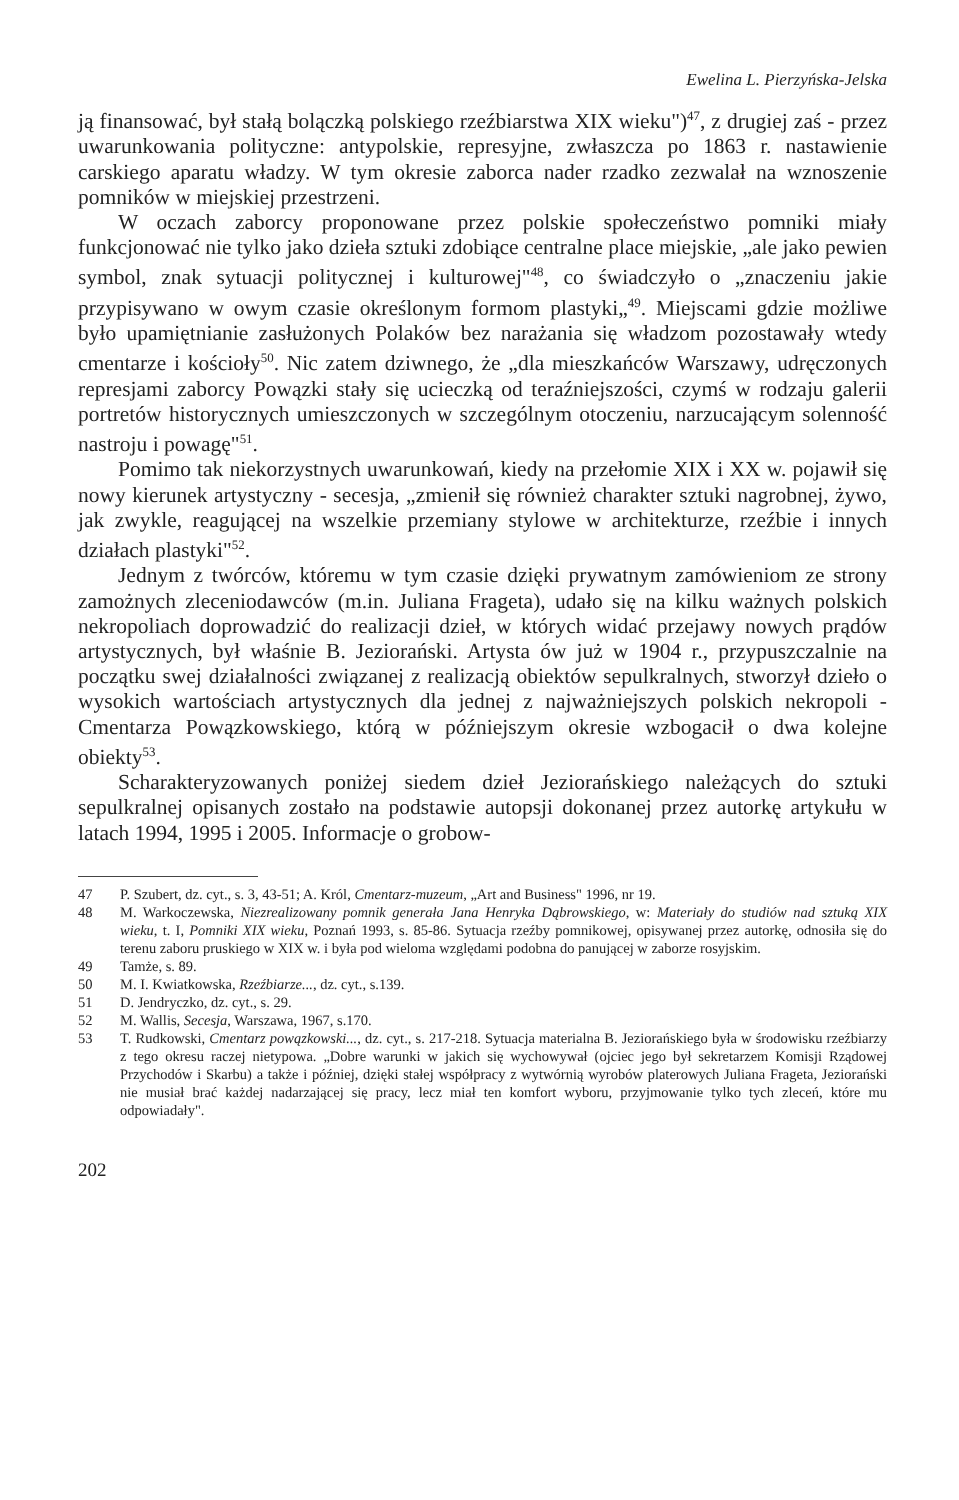Ewelina L. Pierzyńska-Jelska
ją finansować, był stałą bolączką polskiego rzeźbiarstwa XIX wieku")<sup>47</sup>, z drugiej zaś - przez uwarunkowania polityczne: antypolskie, represyjne, zwłaszcza po 1863 r. nastawienie carskiego aparatu władzy. W tym okresie zaborca nader rzadko zezwalał na wznoszenie pomników w miejskiej przestrzeni.
W oczach zaborcy proponowane przez polskie społeczeństwo pomniki miały funkcjonować nie tylko jako dzieła sztuki zdobiące centralne place miejskie, „ale jako pewien symbol, znak sytuacji politycznej i kulturowej"<sup>48</sup>, co świadczyło o „znaczeniu jakie przypisywano w owym czasie określonym formom plastyki„<sup>49</sup>. Miejscami gdzie możliwe było upamiętnianie zasłużonych Polaków bez narażania się władzom pozostawały wtedy cmentarze i kościoły<sup>50</sup>. Nic zatem dziwnego, że „dla mieszkańców Warszawy, udręczonych represjami zaborcy Powązki stały się ucieczką od teraźniejszości, czymś w rodzaju galerii portretów historycznych umieszczonych w szczególnym otoczeniu, narzucającym solenność nastroju i powagę"<sup>51</sup>.
Pomimo tak niekorzystnych uwarunkowań, kiedy na przełomie XIX i XX w. pojawił się nowy kierunek artystyczny - secesja, „zmienił się również charakter sztuki nagrobnej, żywo, jak zwykle, reagującej na wszelkie przemiany stylowe w architekturze, rzeźbie i innych działach plastyki"<sup>52</sup>.
Jednym z twórców, któremu w tym czasie dzięki prywatnym zamówieniom ze strony zamożnych zleceniodawców (m.in. Juliana Frageta), udało się na kilku ważnych polskich nekropoliach doprowadzić do realizacji dzieł, w których widać przejawy nowych prądów artystycznych, był właśnie B. Jeziorański. Artysta ów już w 1904 r., przypuszczalnie na początku swej działalności związanej z realizacją obiektów sepulkralnych, stworzył dzieło o wysokich wartościach artystycznych dla jednej z najważniejszych polskich nekropoli - Cmentarza Powązkowskiego, którą w późniejszym okresie wzbogacił o dwa kolejne obiekty<sup>53</sup>.
Scharakteryzowanych poniżej siedem dzieł Jeziorańskiego należących do sztuki sepulkralnej opisanych zostało na podstawie autopsji dokonanej przez autorkę artykułu w latach 1994, 1995 i 2005. Informacje o grobow-
47 P. Szubert, dz. cyt., s. 3, 43-51; A. Król, Cmentarz-muzeum, „Art and Business" 1996, nr 19.
48 M. Warkoczewska, Niezrealizowany pomnik generała Jana Henryka Dąbrowskiego, w: Materiały do studiów nad sztuką XIX wieku, t. I, Pomniki XIX wieku, Poznań 1993, s. 85-86. Sytuacja rzeźby pomnikowej, opisywanej przez autorkę, odnosiła się do terenu zaboru pruskiego w XIX w. i była pod wieloma względami podobna do panującej w zaborze rosyjskim.
49 Tamże, s. 89.
50 M. I. Kwiatkowska, Rzeźbiarze..., dz. cyt., s.139.
51 D. Jendryczko, dz. cyt., s. 29.
52 M. Wallis, Secesja, Warszawa, 1967, s.170.
53 T. Rudkowski, Cmentarz powązkowski..., dz. cyt., s. 217-218. Sytuacja materialna B. Jeziorańskiego była w środowisku rzeźbiarzy z tego okresu raczej nietypowa. „Dobre warunki w jakich się wychowywał (ojciec jego był sekretarzem Komisji Rządowej Przychodów i Skarbu) a także i później, dzięki stałej współpracy z wytwórnią wyrobów platerowych Juliana Frageta, Jeziorański nie musiał brać każdej nadarzającej się pracy, lecz miał ten komfort wyboru, przyjmowanie tylko tych zleceń, które mu odpowiadały".
202